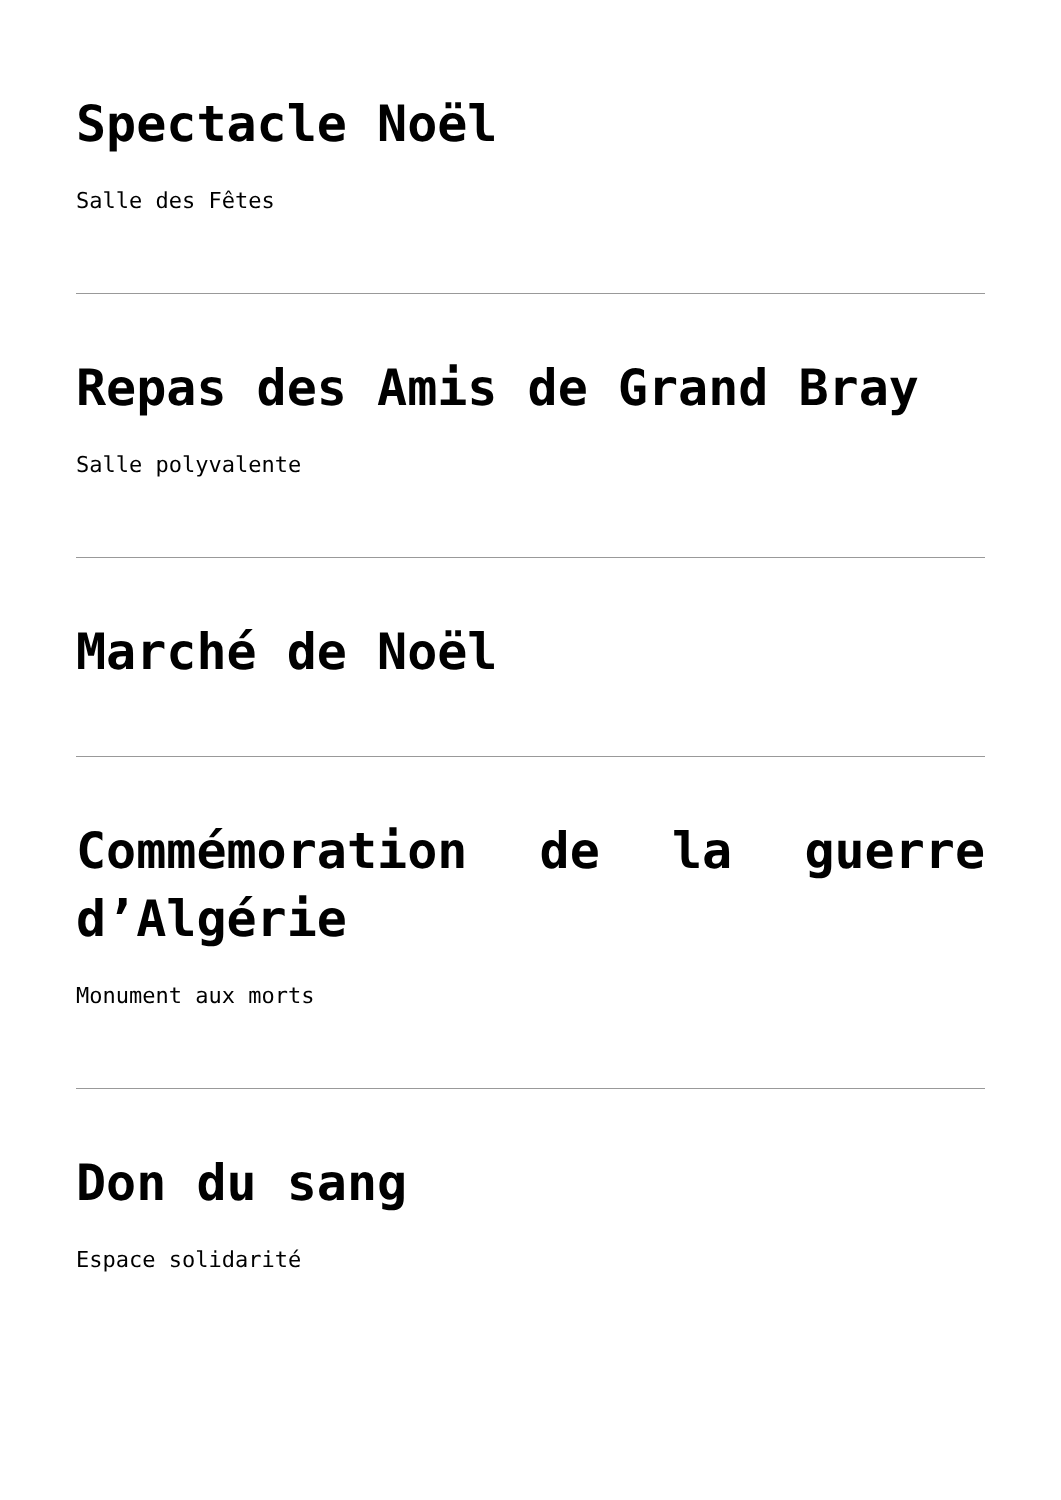Spectacle Noël
Salle des Fêtes
Repas des Amis de Grand Bray
Salle polyvalente
Marché de Noël
Commémoration de la guerre d’Algérie
Monument aux morts
Don du sang
Espace solidarité